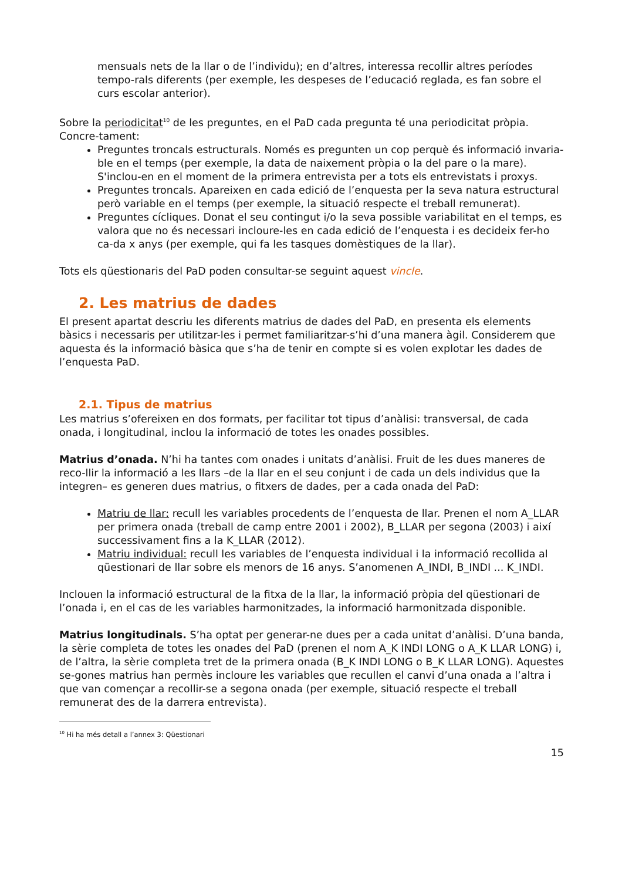mensuals nets de la llar o de l’individu); en d’altres, interessa recollir altres períodes tempo-rals diferents (per exemple, les despeses de l’educació reglada, es fan sobre el curs escolar anterior).
Sobre la periodicitat<sup>10</sup> de les preguntes, en el PaD cada pregunta té una periodicitat pròpia. Concre-tament:
Preguntes troncals estructurals. Només es pregunten un cop perquè és informació invaria-ble en el temps (per exemple, la data de naixement pròpia o la del pare o la mare). S'inclou-en en el moment de la primera entrevista per a tots els entrevistats i proxys.
Preguntes troncals. Apareixen en cada edició de l’enquesta per la seva natura estructural però variable en el temps (per exemple, la situació respecte el treball remunerat).
Preguntes cícliques. Donat el seu contingut i/o la seva possible variabilitat en el temps, es valora que no és necessari incloure-les en cada edició de l’enquesta i es decideix fer-ho ca-da x anys (per exemple, qui fa les tasques domèstiques de la llar).
Tots els qüestionaris del PaD poden consultar-se seguint aquest vincle.
2. Les matrius de dades
El present apartat descriu les diferents matrius de dades del PaD, en presenta els elements bàsics i necessaris per utilitzar-les i permet familiaritzar-s’hi d’una manera àgil. Considerem que aquesta és la informació bàsica que s’ha de tenir en compte si es volen explotar les dades de l’enquesta PaD.
2.1. Tipus de matrius
Les matrius s’ofereixen en dos formats, per facilitar tot tipus d’anàlisi: transversal, de cada onada, i longitudinal, inclou la informació de totes les onades possibles.
Matrius d’onada. N’hi ha tantes com onades i unitats d’anàlisi. Fruit de les dues maneres de reco-llir la informació a les llars –de la llar en el seu conjunt i de cada un dels individus que la integren– es generen dues matrius, o fitxers de dades, per a cada onada del PaD:
Matriu de llar: recull les variables procedents de l’enquesta de llar. Prenen el nom A_LLAR per primera onada (treball de camp entre 2001 i 2002), B_LLAR per segona (2003) i així successivament fins a la K_LLAR (2012).
Matriu individual: recull les variables de l’enquesta individual i la informació recollida al qüestionari de llar sobre els menors de 16 anys. S’anomenen A_INDI, B_INDI ... K_INDI.
Inclouen la informació estructural de la fitxa de la llar, la informació pròpia del qüestionari de l’onada i, en el cas de les variables harmonitzades, la informació harmonitzada disponible.
Matrius longitudinals. S’ha optat per generar-ne dues per a cada unitat d’anàlisi. D’una banda, la sèrie completa de totes les onades del PaD (prenen el nom A_K INDI LONG o A_K LLAR LONG) i, de l’altra, la sèrie completa tret de la primera onada (B_K INDI LONG o B_K LLAR LONG). Aquestes se-gones matrius han permès incloure les variables que recullen el canvi d’una onada a l’altra i que van començar a recollir-se a segona onada (per exemple, situació respecte el treball remunerat des de la darrera entrevista).
<sup>10</sup> Hi ha més detall a l’annex 3: Qüestionari
15